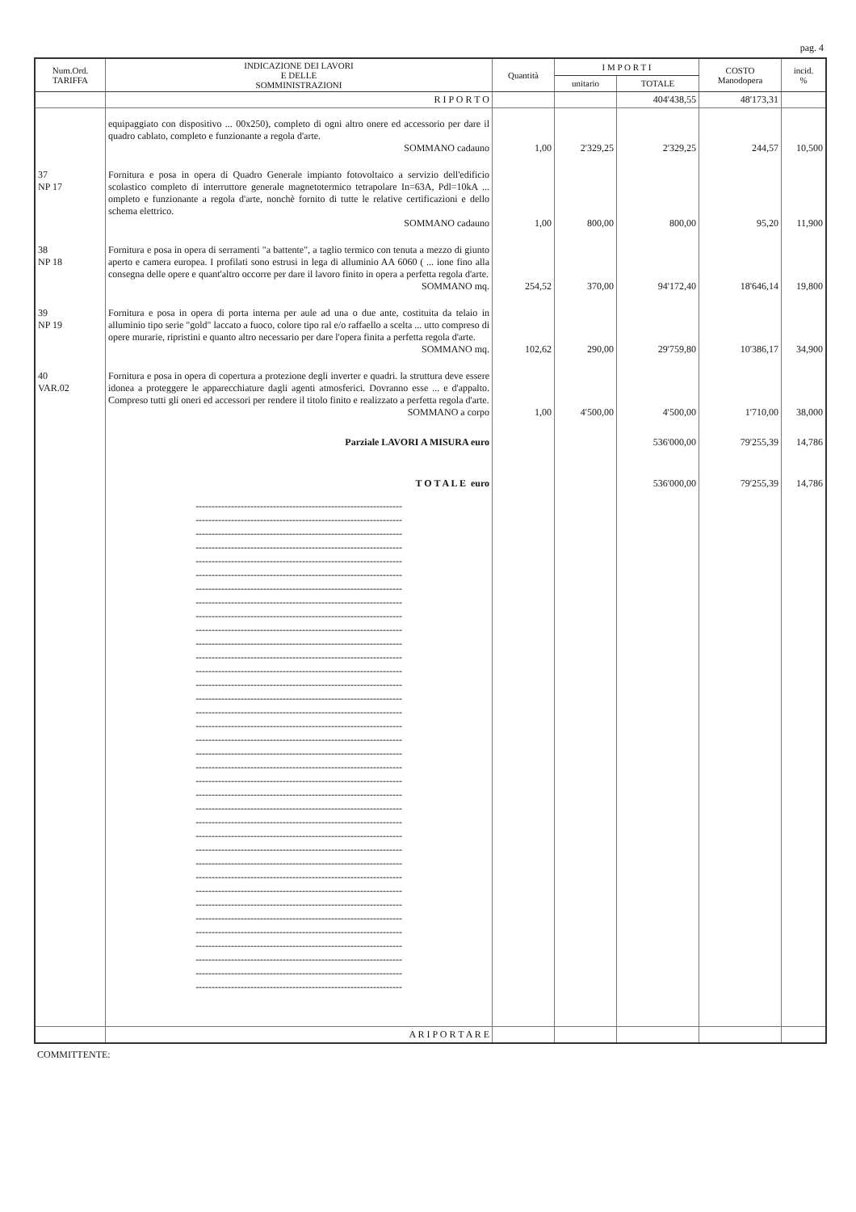pag. 4
| Num.Ord. TARIFFA | INDICAZIONE DEI LAVORI E DELLE SOMMINISTRAZIONI | Quantità | I M P O R T I | | COSTO Manodopera | incid. % |
| --- | --- | --- | --- | --- | --- | --- |
| | | | unitario | TOTALE | | |
| | R I P O R T O | | | 404'438,55 | 48'173,31 | |
| | equipaggiato con dispositivo ... 00x250), completo di ogni altro onere ed accessorio per dare il quadro cablato, completo e funzionante a regola d'arte. SOMMANO cadauno | 1,00 | 2'329,25 | 2'329,25 | 244,57 | 10,500 |
| 37 NP 17 | Fornitura e posa in opera di Quadro Generale impianto fotovoltaico a servizio dell'edificio scolastico completo di interruttore generale magnetotermico tetrapolare In=63A, Pdl=10kA ... ompleto e funzionante a regola d'arte, nonchè fornito di tutte le relative certificazioni e dello schema elettrico. SOMMANO cadauno | 1,00 | 800,00 | 800,00 | 95,20 | 11,900 |
| 38 NP 18 | Fornitura e posa in opera di serramenti "a battente", a taglio termico con tenuta a mezzo di giunto aperto e camera europea. I profilati sono estrusi in lega di alluminio AA 6060 ( ... ione fino alla consegna delle opere e quant'altro occorre per dare il lavoro finito in opera a perfetta regola d'arte. SOMMANO mq. | 254,52 | 370,00 | 94'172,40 | 18'646,14 | 19,800 |
| 39 NP 19 | Fornitura e posa in opera di porta interna per aule ad una o due ante, costituita da telaio in alluminio tipo serie "gold" laccato a fuoco, colore tipo ral e/o raffaello a scelta ... utto compreso di opere murarie, ripristini e quanto altro necessario per dare l'opera finita a perfetta regola d'arte. SOMMANO mq. | 102,62 | 290,00 | 29'759,80 | 10'386,17 | 34,900 |
| 40 VAR.02 | Fornitura e posa in opera di copertura a protezione degli inverter e quadri. la struttura deve essere idonea a proteggere le apparecchiature dagli agenti atmosferici. Dovranno esse ... e d'appalto. Compreso tutti gli oneri ed accessori per rendere il titolo finito e realizzato a perfetta regola d'arte. SOMMANO a corpo | 1,00 | 4'500,00 | 4'500,00 | 1'710,00 | 38,000 |
| | Parziale LAVORI A MISURA euro | | | 536'000,00 | 79'255,39 | 14,786 |
| | T O T A L E euro | | | 536'000,00 | 79'255,39 | 14,786 |
| | ---------------------------------------------------------------- ---------------------------------------------------------------- ---------------------------------------------------------------- ---------------------------------------------------------------- ---------------------------------------------------------------- ---------------------------------------------------------------- ---------------------------------------------------------------- ---------------------------------------------------------------- ---------------------------------------------------------------- ---------------------------------------------------------------- ---------------------------------------------------------------- ---------------------------------------------------------------- ---------------------------------------------------------------- ---------------------------------------------------------------- ---------------------------------------------------------------- ---------------------------------------------------------------- ---------------------------------------------------------------- ---------------------------------------------------------------- ---------------------------------------------------------------- ---------------------------------------------------------------- ---------------------------------------------------------------- ---------------------------------------------------------------- ---------------------------------------------------------------- ---------------------------------------------------------------- ---------------------------------------------------------------- ---------------------------------------------------------------- ---------------------------------------------------------------- ---------------------------------------------------------------- ---------------------------------------------------------------- ---------------------------------------------------------------- ---------------------------------------------------------------- ---------------------------------------------------------------- ---------------------------------------------------------------- ---------------------------------------------------------------- ---------------------------------------------------------------- ---------------------------------------------------------------- | | | | | |
| | A R I P O R T A R E | | | | | |
COMMITTENTE: